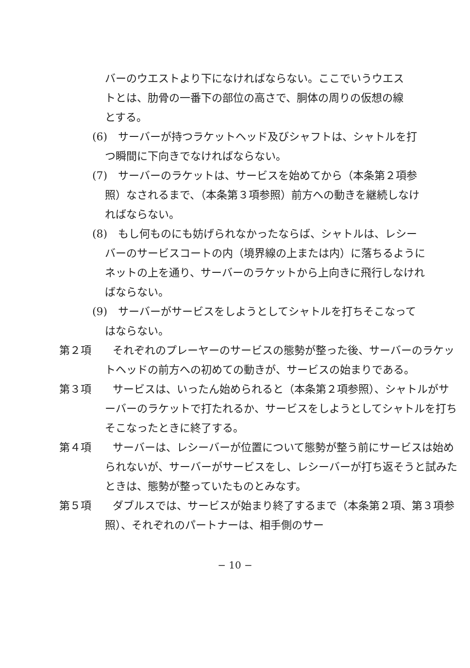バーのウエストより下になければならない。ここでいうウエストとは、肋骨の一番下の部位の高さで、胴体の周りの仮想の線とする。
(6)　サーバーが持つラケットヘッド及びシャフトは、シャトルを打つ瞬間に下向きでなければならない。
(7)　サーバーのラケットは、サービスを始めてから（本条第２項参照）なされるまで、（本条第３項参照）前方への動きを継続しなければならない。
(8)　もし何ものにも妨げられなかったならば、シャトルは、レシーバーのサービスコートの内（境界線の上または内）に落ちるようにネットの上を通り、サーバーのラケットから上向きに飛行しなければならない。
(9)　サーバーがサービスをしようとしてシャトルを打ちそこなってはならない。
第２項　　それぞれのプレーヤーのサービスの態勢が整った後、サーバーのラケットヘッドの前方への初めての動きが、サービスの始まりである。
第３項　　サービスは、いったん始められると（本条第２項参照）、シャトルがサーバーのラケットで打たれるか、サービスをしようとしてシャトルを打ちそこなったときに終了する。
第４項　　サーバーは、レシーバーが位置について態勢が整う前にサービスは始められないが、サーバーがサービスをし、レシーバーが打ち返そうと試みたときは、態勢が整っていたものとみなす。
第５項　　ダブルスでは、サービスが始まり終了するまで（本条第２項、第３項参照）、それぞれのパートナーは、相手側のサー
− 10 −